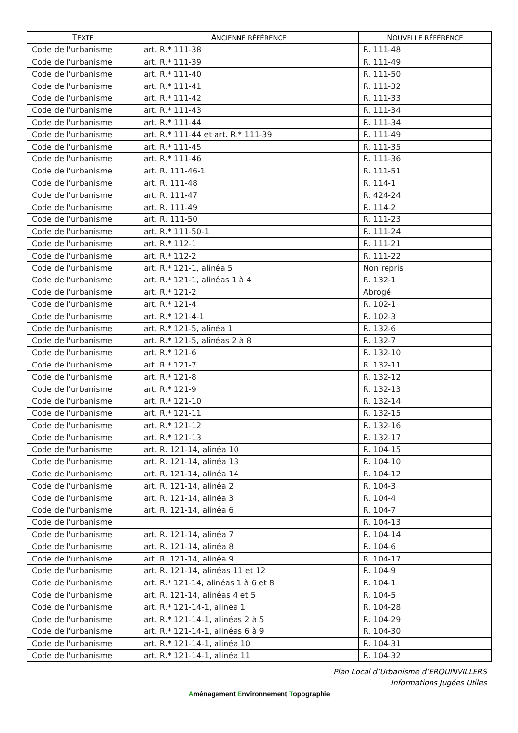| T EXTE | A NCIENNE RÉFÉRENCE | N OUVELLE RÉFÉRENCE |
| --- | --- | --- |
| Code de l'urbanisme | art. R.* 111-38 | R. 111-48 |
| Code de l'urbanisme | art. R.* 111-39 | R. 111-49 |
| Code de l'urbanisme | art. R.* 111-40 | R. 111-50 |
| Code de l'urbanisme | art. R.* 111-41 | R. 111-32 |
| Code de l'urbanisme | art. R.* 111-42 | R. 111-33 |
| Code de l'urbanisme | art. R.* 111-43 | R. 111-34 |
| Code de l'urbanisme | art. R.* 111-44 | R. 111-34 |
| Code de l'urbanisme | art. R.* 111-44 et art. R.* 111-39 | R. 111-49 |
| Code de l'urbanisme | art. R.* 111-45 | R. 111-35 |
| Code de l'urbanisme | art. R.* 111-46 | R. 111-36 |
| Code de l'urbanisme | art. R. 111-46-1 | R. 111-51 |
| Code de l'urbanisme | art. R. 111-48 | R. 114-1 |
| Code de l'urbanisme | art. R. 111-47 | R. 424-24 |
| Code de l'urbanisme | art. R. 111-49 | R. 114-2 |
| Code de l'urbanisme | art. R. 111-50 | R. 111-23 |
| Code de l'urbanisme | art. R.* 111-50-1 | R. 111-24 |
| Code de l'urbanisme | art. R.* 112-1 | R. 111-21 |
| Code de l'urbanisme | art. R.* 112-2 | R. 111-22 |
| Code de l'urbanisme | art. R.* 121-1, alinéa 5 | Non repris |
| Code de l'urbanisme | art. R.* 121-1, alinéas 1 à 4 | R. 132-1 |
| Code de l'urbanisme | art. R.* 121-2 | Abrogé |
| Code de l'urbanisme | art. R.* 121-4 | R. 102-1 |
| Code de l'urbanisme | art. R.* 121-4-1 | R. 102-3 |
| Code de l'urbanisme | art. R.* 121-5, alinéa 1 | R. 132-6 |
| Code de l'urbanisme | art. R.* 121-5, alinéas 2 à 8 | R. 132-7 |
| Code de l'urbanisme | art. R.* 121-6 | R. 132-10 |
| Code de l'urbanisme | art. R.* 121-7 | R. 132-11 |
| Code de l'urbanisme | art. R.* 121-8 | R. 132-12 |
| Code de l'urbanisme | art. R.* 121-9 | R. 132-13 |
| Code de l'urbanisme | art. R.* 121-10 | R. 132-14 |
| Code de l'urbanisme | art. R.* 121-11 | R. 132-15 |
| Code de l'urbanisme | art. R.* 121-12 | R. 132-16 |
| Code de l'urbanisme | art. R.* 121-13 | R. 132-17 |
| Code de l'urbanisme | art. R. 121-14, alinéa 10 | R. 104-15 |
| Code de l'urbanisme | art. R. 121-14, alinéa 13 | R. 104-10 |
| Code de l'urbanisme | art. R. 121-14, alinéa 14 | R. 104-12 |
| Code de l'urbanisme | art. R. 121-14, alinéa 2 | R. 104-3 |
| Code de l'urbanisme | art. R. 121-14, alinéa 3 | R. 104-4 |
| Code de l'urbanisme | art. R. 121-14, alinéa 6 | R. 104-7 |
| Code de l'urbanisme | | R. 104-13 |
| Code de l'urbanisme | art. R. 121-14, alinéa 7 | R. 104-14 |
| Code de l'urbanisme | art. R. 121-14, alinéa 8 | R. 104-6 |
| Code de l'urbanisme | art. R. 121-14, alinéa 9 | R. 104-17 |
| Code de l'urbanisme | art. R. 121-14, alinéas 11 et 12 | R. 104-9 |
| Code de l'urbanisme | art. R.* 121-14, alinéas 1 à 6 et 8 | R. 104-1 |
| Code de l'urbanisme | art. R. 121-14, alinéas 4 et 5 | R. 104-5 |
| Code de l'urbanisme | art. R.* 121-14-1, alinéa 1 | R. 104-28 |
| Code de l'urbanisme | art. R.* 121-14-1, alinéas 2 à 5 | R. 104-29 |
| Code de l'urbanisme | art. R.* 121-14-1, alinéas 6 à 9 | R. 104-30 |
| Code de l'urbanisme | art. R.* 121-14-1, alinéa 10 | R. 104-31 |
| Code de l'urbanisme | art. R.* 121-14-1, alinéa 11 | R. 104-32 |
Plan Local d’Urbanisme d’ERQUINVILLERS
Informations Jugées Utiles
Aménagement Environnement Topographie